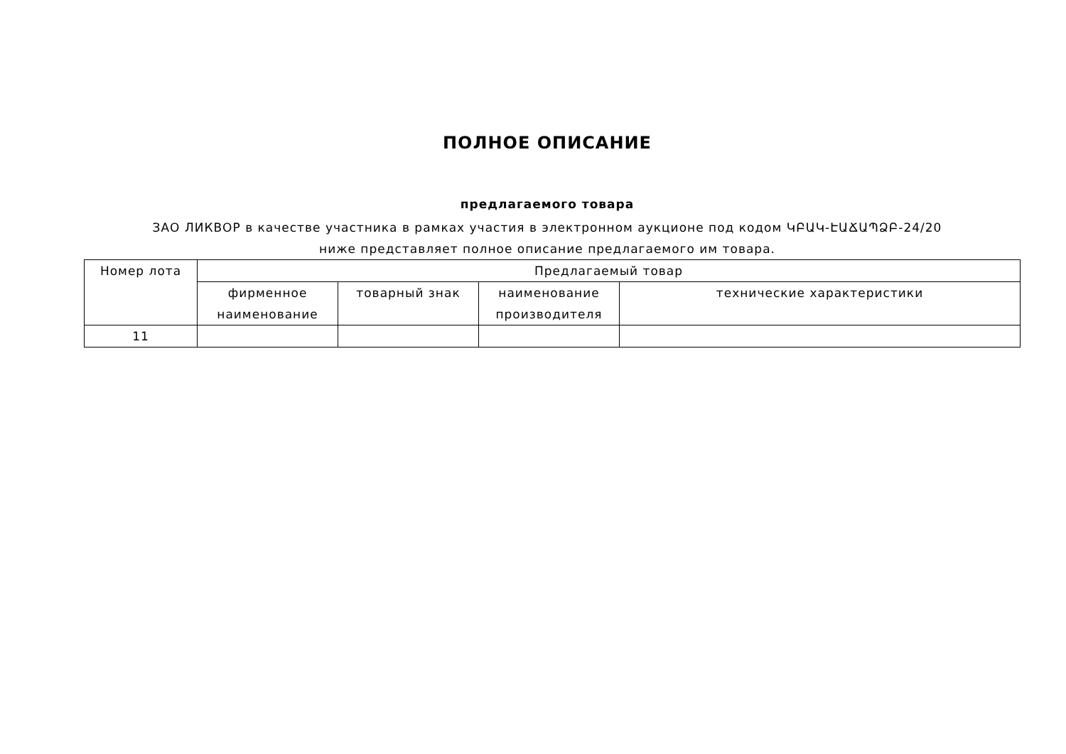ПОЛНОЕ ОПИСАНИЕ
предлагаемого товара
ЗАО ЛИКВОР в качестве участника в рамках участия в электронном аукционе под кодом ԿԲԱԿ-ԷԱՃԱՊՁԲ-24/20 ниже представляет полное описание предлагаемого им товара.
| Номер лота | Предлагаемый товар | | | |
| --- | --- | --- | --- | --- |
| | фирменное наименование | товарный знак | наименование производителя | технические характеристики |
| 11 | | | | |